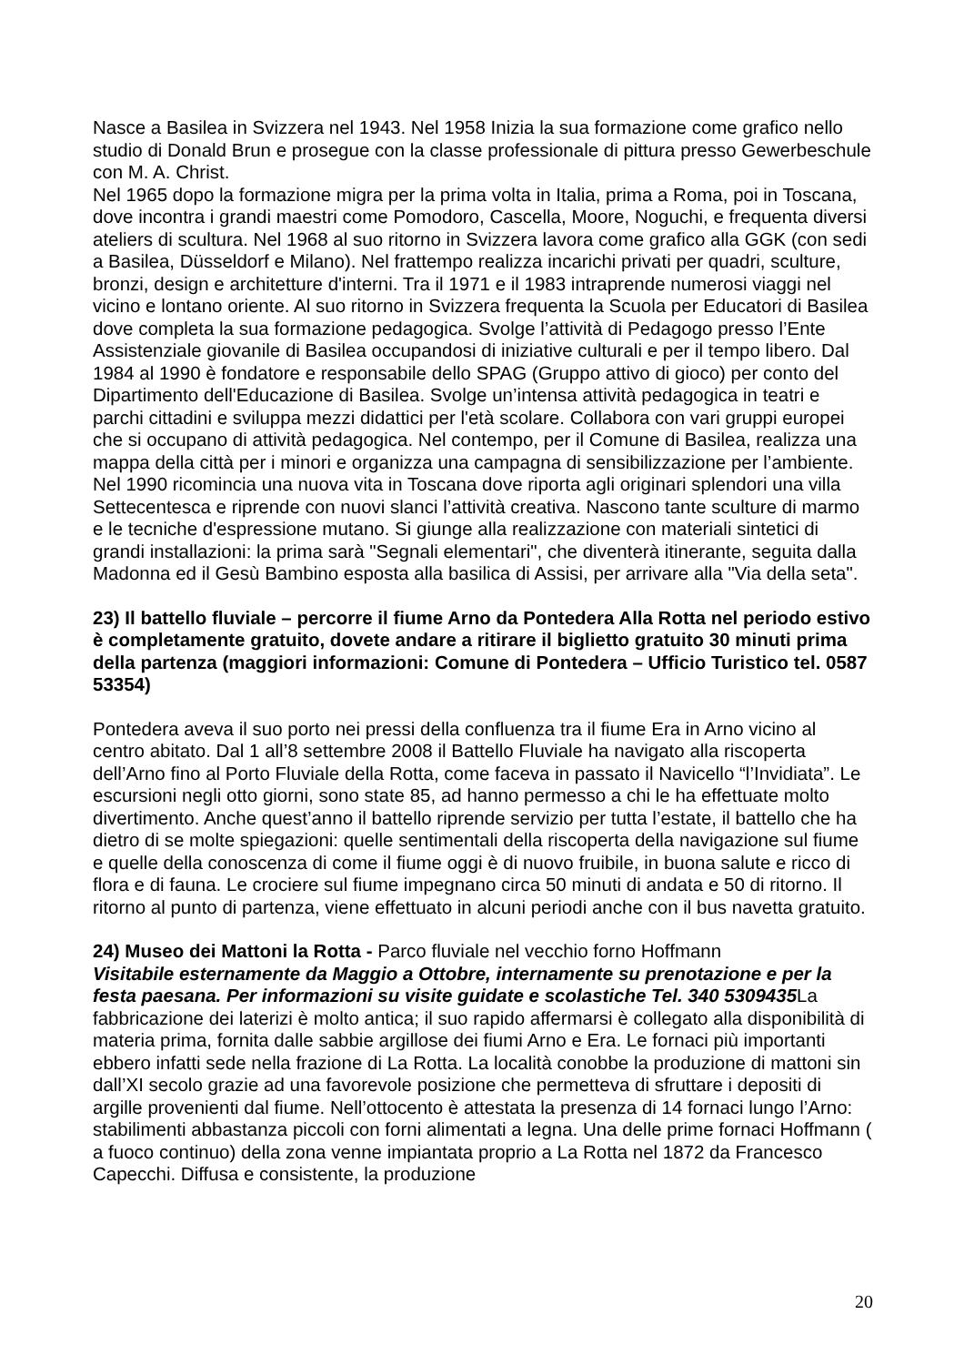Nasce a Basilea in Svizzera nel 1943. Nel 1958 Inizia la sua formazione come grafico nello studio di Donald Brun e prosegue con la classe professionale di pittura presso Gewerbeschule con M. A. Christ.
Nel 1965 dopo la formazione migra per la prima volta in Italia, prima a Roma, poi in Toscana, dove incontra i grandi maestri come Pomodoro, Cascella, Moore, Noguchi, e frequenta diversi ateliers di scultura. Nel 1968 al suo ritorno in Svizzera lavora come grafico alla GGK (con sedi a Basilea, Düsseldorf e Milano). Nel frattempo realizza incarichi privati per quadri, sculture, bronzi, design e architetture d'interni. Tra il 1971 e il 1983 intraprende numerosi viaggi nel vicino e lontano oriente. Al suo ritorno in Svizzera frequenta la Scuola per Educatori di Basilea dove completa la sua formazione pedagogica. Svolge l’attività di Pedagogo presso l’Ente Assistenziale giovanile di Basilea occupandosi di iniziative culturali e per il tempo libero. Dal 1984 al 1990 è fondatore e responsabile dello SPAG (Gruppo attivo di gioco) per conto del Dipartimento dell'Educazione di Basilea. Svolge un’intensa attività pedagogica in teatri e parchi cittadini e sviluppa mezzi didattici per l'età scolare. Collabora con vari gruppi europei che si occupano di attività pedagogica. Nel contempo, per il Comune di Basilea, realizza una mappa della città per i minori e organizza una campagna di sensibilizzazione per l’ambiente. Nel 1990 ricomincia una nuova vita in Toscana dove riporta agli originari splendori una villa Settecentesca e riprende con nuovi slanci l’attività creativa. Nascono tante sculture di marmo e le tecniche d'espressione mutano. Si giunge alla realizzazione con materiali sintetici di grandi installazioni: la prima sarà "Segnali elementari", che diventerà itinerante, seguita dalla Madonna ed il Gesù Bambino esposta alla basilica di Assisi, per arrivare alla "Via della seta".
23) Il battello fluviale – percorre il fiume Arno da Pontedera Alla Rotta nel periodo estivo è completamente gratuito, dovete andare a ritirare il biglietto gratuito 30 minuti prima della partenza (maggiori informazioni: Comune di Pontedera – Ufficio Turistico tel. 0587 53354)
Pontedera aveva il suo porto nei pressi della confluenza tra il fiume Era in Arno vicino al centro abitato. Dal 1 all’8 settembre 2008 il Battello Fluviale ha navigato alla riscoperta dell’Arno fino al Porto Fluviale della Rotta, come faceva in passato il Navicello “l’Invidiata”. Le escursioni negli otto giorni, sono state 85, ad hanno permesso a chi le ha effettuate molto divertimento. Anche quest’anno il battello riprende servizio per tutta l’estate, il battello che ha dietro di se molte spiegazioni: quelle sentimentali della riscoperta della navigazione sul fiume e quelle della conoscenza di come il fiume oggi è di nuovo fruibile, in buona salute e ricco di flora e di fauna. Le crociere sul fiume impegnano circa 50 minuti di andata e 50 di ritorno. Il ritorno al punto di partenza, viene effettuato in alcuni periodi anche con il bus navetta gratuito.
24) Museo dei Mattoni la Rotta - Parco fluviale nel vecchio forno Hoffmann
Visitabile esternamente da Maggio a Ottobre, internamente su prenotazione e per la festa paesana. Per informazioni su visite guidate e scolastiche Tel. 340 5309435 La fabbricazione dei laterizi è molto antica; il suo rapido affermarsi è collegato alla disponibilità di materia prima, fornita dalle sabbie argillose dei fiumi Arno e Era. Le fornaci più importanti ebbero infatti sede nella frazione di La Rotta. La località conobbe la produzione di mattoni sin dall’XI secolo grazie ad una favorevole posizione che permetteva di sfruttare i depositi di argille provenienti dal fiume. Nell’ottocento è attestata la presenza di 14 fornaci lungo l’Arno: stabilimenti abbastanza piccoli con forni alimentati a legna. Una delle prime fornaci Hoffmann ( a fuoco continuo) della zona venne impiantata proprio a La Rotta nel 1872 da Francesco Capecchi. Diffusa e consistente, la produzione
20